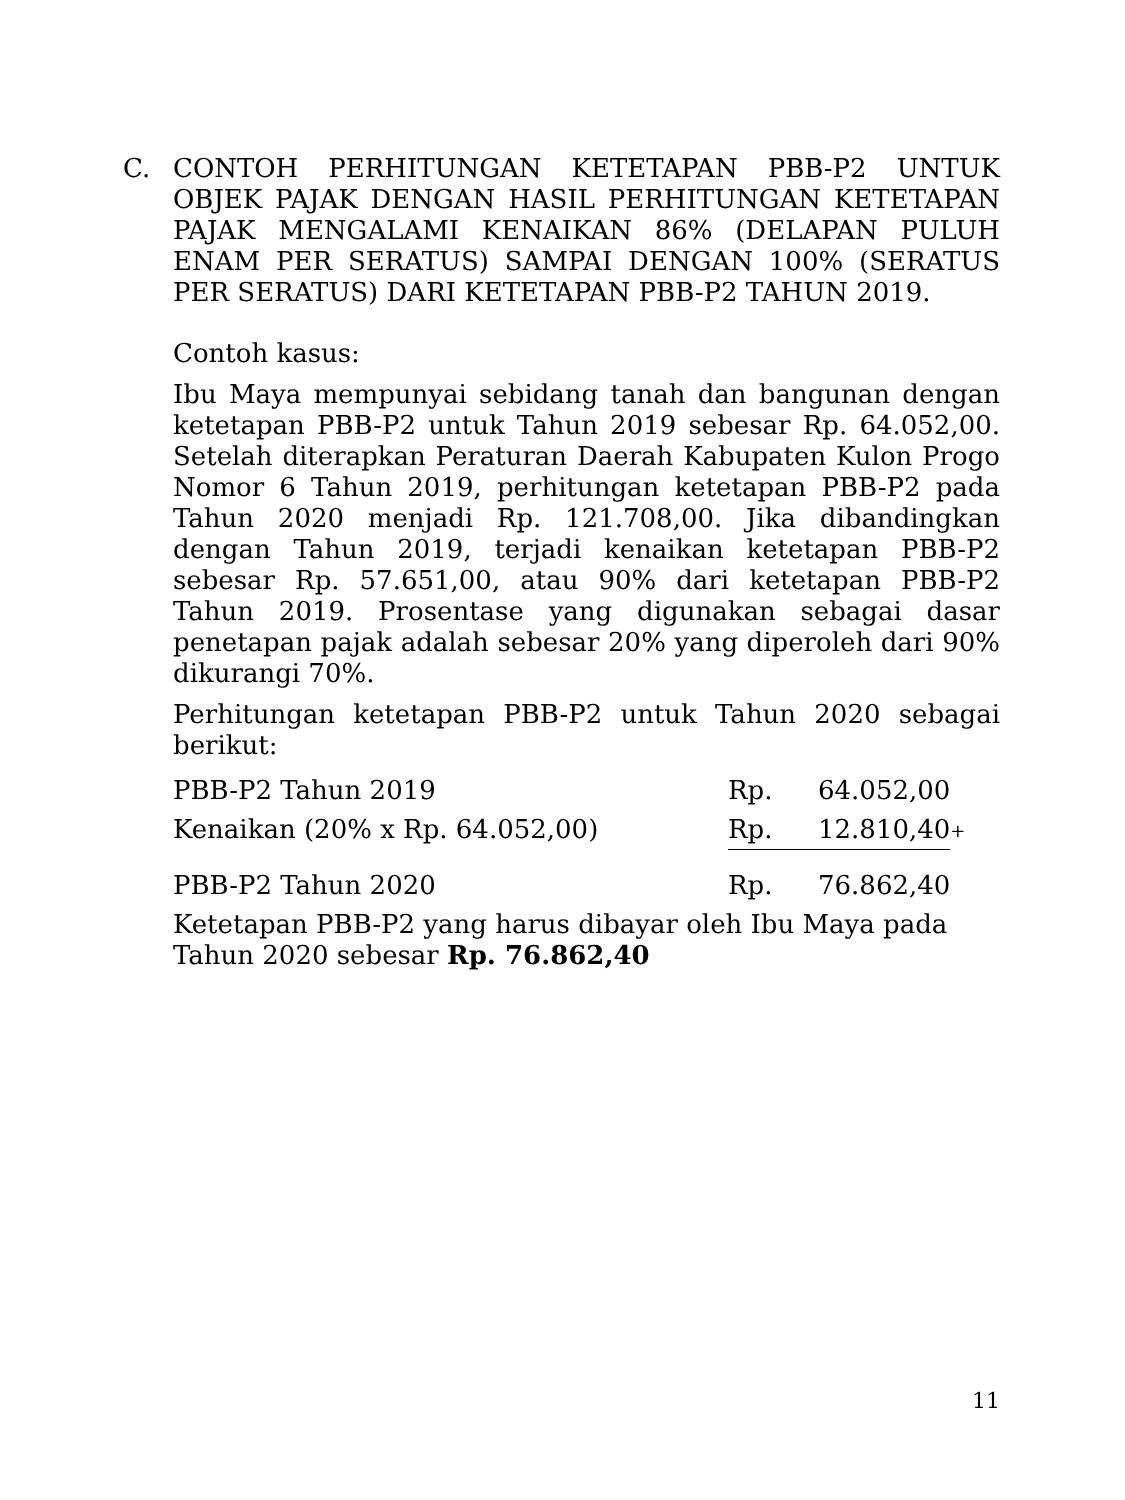C. CONTOH PERHITUNGAN KETETAPAN PBB-P2 UNTUK OBJEK PAJAK DENGAN HASIL PERHITUNGAN KETETAPAN PAJAK MENGALAMI KENAIKAN 86% (DELAPAN PULUH ENAM PER SERATUS) SAMPAI DENGAN 100% (SERATUS PER SERATUS) DARI KETETAPAN PBB-P2 TAHUN 2019.
Contoh kasus:
Ibu Maya mempunyai sebidang tanah dan bangunan dengan ketetapan PBB-P2 untuk Tahun 2019 sebesar Rp. 64.052,00. Setelah diterapkan Peraturan Daerah Kabupaten Kulon Progo Nomor 6 Tahun 2019, perhitungan ketetapan PBB-P2 pada Tahun 2020 menjadi Rp. 121.708,00. Jika dibandingkan dengan Tahun 2019, terjadi kenaikan ketetapan PBB-P2 sebesar Rp. 57.651,00, atau 90% dari ketetapan PBB-P2 Tahun 2019. Prosentase yang digunakan sebagai dasar penetapan pajak adalah sebesar 20% yang diperoleh dari 90% dikurangi 70%.
Perhitungan ketetapan PBB-P2 untuk Tahun 2020 sebagai berikut:
| PBB-P2 Tahun 2019 | Rp. | 64.052,00 | |
| Kenaikan (20% x Rp. 64.052,00) | Rp. | 12.810,40 | + |
| PBB-P2 Tahun 2020 | Rp. | 76.862,40 | |
Ketetapan PBB-P2 yang harus dibayar oleh Ibu Maya pada Tahun 2020 sebesar Rp. 76.862,40
11